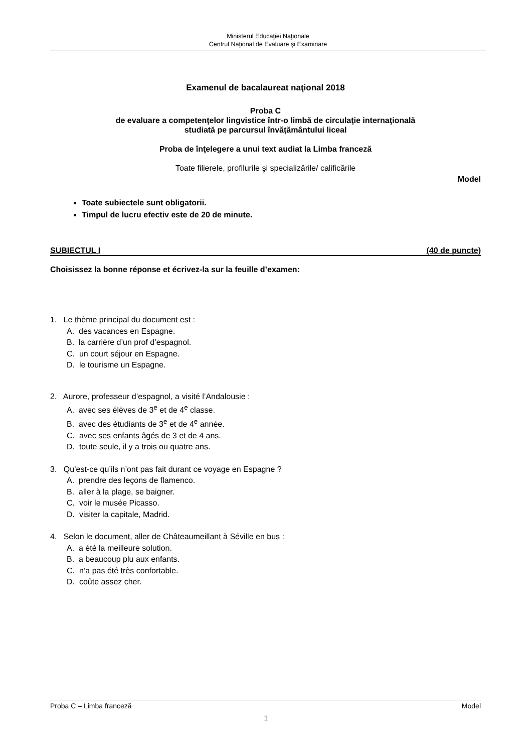Ministerul Educaţiei Naţionale
Centrul Naţional de Evaluare şi Examinare
Examenul de bacalaureat naţional 2018
Proba C
de evaluare a competenţelor lingvistice într-o limbă de circulaţie internaţională
studiată pe parcursul învăţământului liceal
Proba de înţelegere a unui text audiat la Limba franceză
Toate filierele, profilurile şi specializările/ calificările
Model
Toate subiectele sunt obligatorii.
Timpul de lucru efectiv este de 20 de minute.
SUBIECTUL I (40 de puncte)
Choisissez la bonne réponse et écrivez-la sur la feuille d’examen:
1. Le thème principal du document est :
A. des vacances en Espagne.
B. la carrière d’un prof d’espagnol.
C. un court séjour en Espagne.
D. le tourisme un Espagne.
2. Aurore, professeur d’espagnol, a visité l’Andalousie :
A. avec ses élèves de 3<sup>e</sup> et de 4<sup>e</sup> classe.
B. avec des étudiants de 3<sup>e</sup> et de 4<sup>e</sup> année.
C. avec ses enfants âgés de 3 et de 4 ans.
D. toute seule, il y a trois ou quatre ans.
3. Qu’est-ce qu’ils n’ont pas fait durant ce voyage en Espagne ?
A. prendre des leçons de flamenco.
B. aller à la plage, se baigner.
C. voir le musée Picasso.
D. visiter la capitale, Madrid.
4. Selon le document, aller de Châteaumeillant à Séville en bus :
A. a été la meilleure solution.
B. a beaucoup plu aux enfants.
C. n’a pas été très confortable.
D. coûte assez cher.
Proba C – Limba franceză Model
1